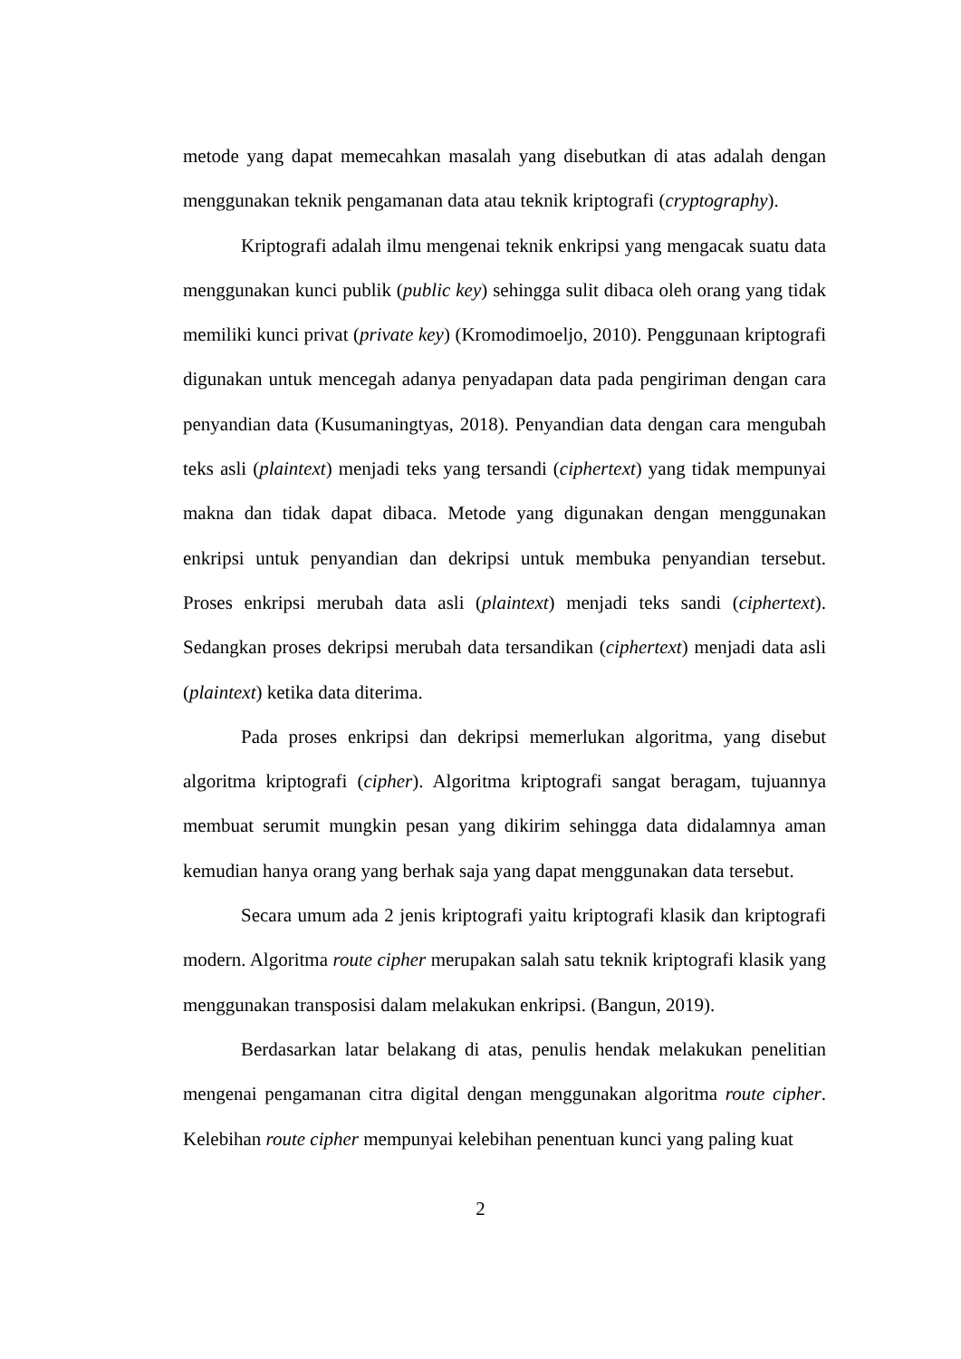metode yang dapat memecahkan masalah yang disebutkan di atas adalah dengan menggunakan teknik pengamanan data atau teknik kriptografi (cryptography).
Kriptografi adalah ilmu mengenai teknik enkripsi yang mengacak suatu data menggunakan kunci publik (public key) sehingga sulit dibaca oleh orang yang tidak memiliki kunci privat (private key) (Kromodimoeljo, 2010). Penggunaan kriptografi digunakan untuk mencegah adanya penyadapan data pada pengiriman dengan cara penyandian data (Kusumaningtyas, 2018). Penyandian data dengan cara mengubah teks asli (plaintext) menjadi teks yang tersandi (ciphertext) yang tidak mempunyai makna dan tidak dapat dibaca. Metode yang digunakan dengan menggunakan enkripsi untuk penyandian dan dekripsi untuk membuka penyandian tersebut. Proses enkripsi merubah data asli (plaintext) menjadi teks sandi (ciphertext). Sedangkan proses dekripsi merubah data tersandikan (ciphertext) menjadi data asli (plaintext) ketika data diterima.
Pada proses enkripsi dan dekripsi memerlukan algoritma, yang disebut algoritma kriptografi (cipher). Algoritma kriptografi sangat beragam, tujuannya membuat serumit mungkin pesan yang dikirim sehingga data didalamnya aman kemudian hanya orang yang berhak saja yang dapat menggunakan data tersebut.
Secara umum ada 2 jenis kriptografi yaitu kriptografi klasik dan kriptografi modern. Algoritma route cipher merupakan salah satu teknik kriptografi klasik yang menggunakan transposisi dalam melakukan enkripsi. (Bangun, 2019).
Berdasarkan latar belakang di atas, penulis hendak melakukan penelitian mengenai pengamanan citra digital dengan menggunakan algoritma route cipher. Kelebihan route cipher mempunyai kelebihan penentuan kunci yang paling kuat
2